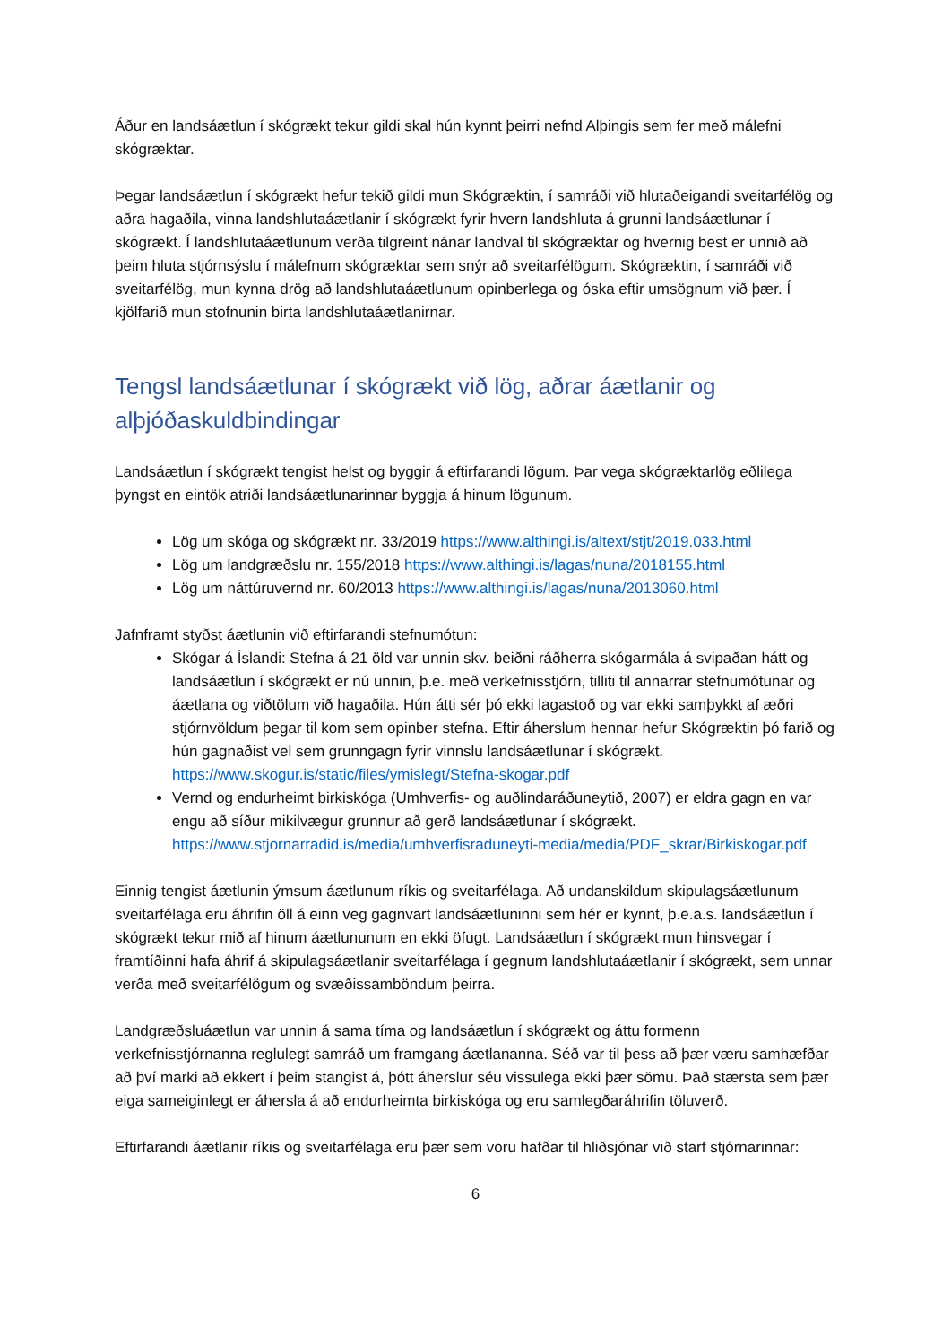Áður en landsáætlun í skógrækt tekur gildi skal hún kynnt þeirri nefnd Alþingis sem fer með málefni skógræktar.
Þegar landsáætlun í skógrækt hefur tekið gildi mun Skógræktin, í samráði við hlutaðeigandi sveitarfélög og aðra hagaðila, vinna landshlutaáætlanir í skógrækt fyrir hvern landshluta á grunni landsáætlunar í skógrækt. Í landshlutaáætlunum verða tilgreint nánar landval til skógræktar og hvernig best er unnið að þeim hluta stjórnsýslu í málefnum skógræktar sem snýr að sveitarfélögum. Skógræktin, í samráði við sveitarfélög, mun kynna drög að landshlutaáætlunum opinberlega og óska eftir umsögnum við þær. Í kjölfarið mun stofnunin birta landshlutaáætlanirnar.
Tengsl landsáætlunar í skógrækt við lög, aðrar áætlanir og alþjóðaskuldbindingar
Landsáætlun í skógrækt tengist helst og byggir á eftirfarandi lögum. Þar vega skógræktarlög eðlilega þyngst en eintök atriði landsáætlunarinnar byggja á hinum lögunum.
Lög um skóga og skógrækt nr. 33/2019 https://www.althingi.is/altext/stjt/2019.033.html
Lög um landgræðslu nr. 155/2018 https://www.althingi.is/lagas/nuna/2018155.html
Lög um náttúruvernd nr. 60/2013 https://www.althingi.is/lagas/nuna/2013060.html
Jafnframt styðst áætlunin við eftirfarandi stefnumótun:
Skógar á Íslandi: Stefna á 21 öld var unnin skv. beiðni ráðherra skógarmála á svipaðan hátt og landsáætlun í skógrækt er nú unnin, þ.e. með verkefnisstjórn, tilliti til annarrar stefnumótunar og áætlana og viðtölum við hagaðila. Hún átti sér þó ekki lagastoð og var ekki samþykkt af æðri stjórnvöldum þegar til kom sem opinber stefna. Eftir áherslum hennar hefur Skógræktin þó farið og hún gagnaðist vel sem grunngagn fyrir vinnslu landsáætlunar í skógrækt. https://www.skogur.is/static/files/ymislegt/Stefna-skogar.pdf
Vernd og endurheimt birkiskóga (Umhverfis- og auðlindaráðuneytið, 2007) er eldra gagn en var engu að síður mikilvægur grunnur að gerð landsáætlunar í skógrækt. https://www.stjornarradid.is/media/umhverfisraduneyti-media/media/PDF_skrar/Birkiskogar.pdf
Einnig tengist áætlunin ýmsum áætlunum ríkis og sveitarfélaga. Að undanskildum skipulagsáætlunum sveitarfélaga eru áhrifin öll á einn veg gagnvart landsáætluninni sem hér er kynnt, þ.e.a.s. landsáætlun í skógrækt tekur mið af hinum áætlununum en ekki öfugt. Landsáætlun í skógrækt mun hinsvegar í framtíðinni hafa áhrif á skipulagsáætlanir sveitarfélaga í gegnum landshlutaáætlanir í skógrækt, sem unnar verða með sveitarfélögum og svæðissamböndum þeirra.
Landgræðsluáætlun var unnin á sama tíma og landsáætlun í skógrækt og áttu formenn verkefnisstjórnanna reglulegt samráð um framgang áætlananna. Séð var til þess að þær væru samhæfðar að því marki að ekkert í þeim stangist á, þótt áherslur séu vissulega ekki þær sömu. Það stærsta sem þær eiga sameiginlegt er áhersla á að endurheimta birkiskóga og eru samlegðaráhrifin töluverð.
Eftirfarandi áætlanir ríkis og sveitarfélaga eru þær sem voru hafðar til hliðsjónar við starf stjórnarinnar:
6